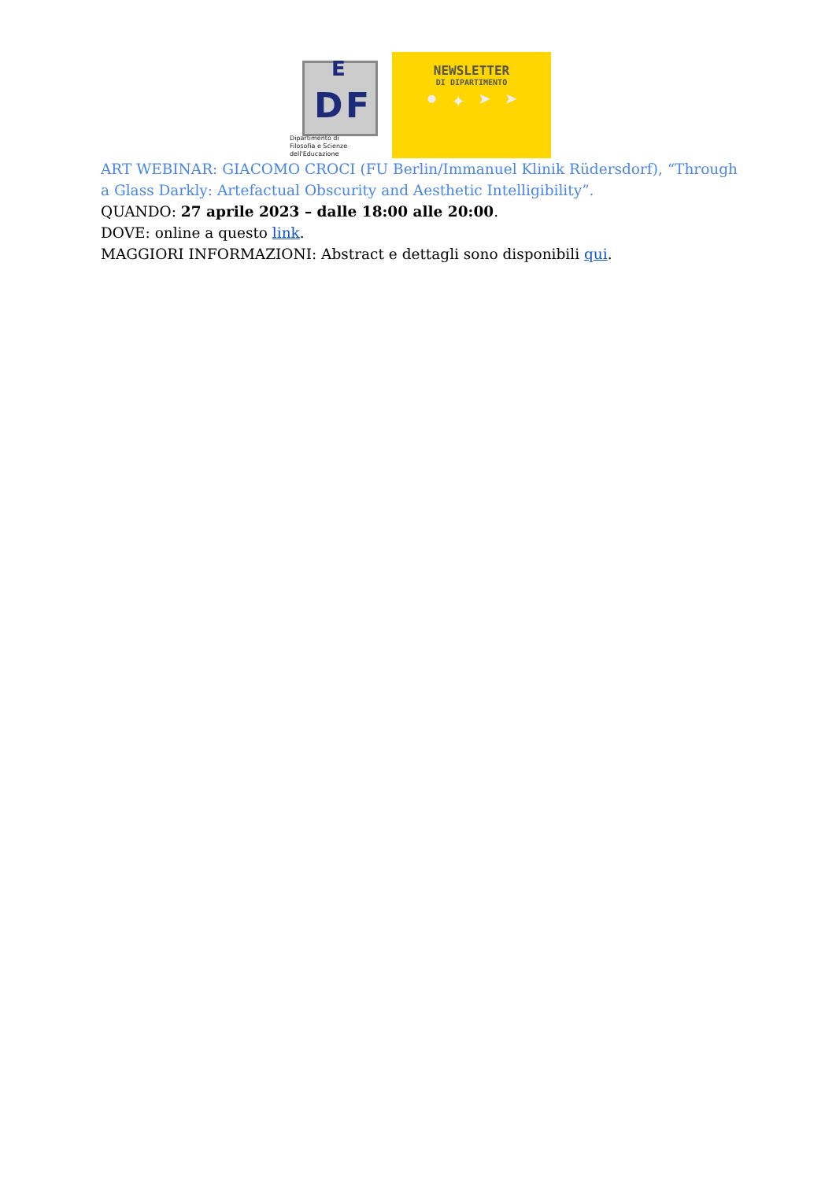D F
E
Dipartimento di
Filosofia e Scienze dell'Educazione
NEWSLETTER
DI DIPARTIMENTO
• ✦ ➤ ➤
ART WEBINAR: GIACOMO CROCI (FU Berlin/Immanuel Klinik Rüdersdorf), “Through a Glass Darkly: Artefactual Obscurity and Aesthetic Intelligibility”.
QUANDO: 27 aprile 2023 – dalle 18:00 alle 20:00.
DOVE: online a questo link.
MAGGIORI INFORMAZIONI: Abstract e dettagli sono disponibili qui.